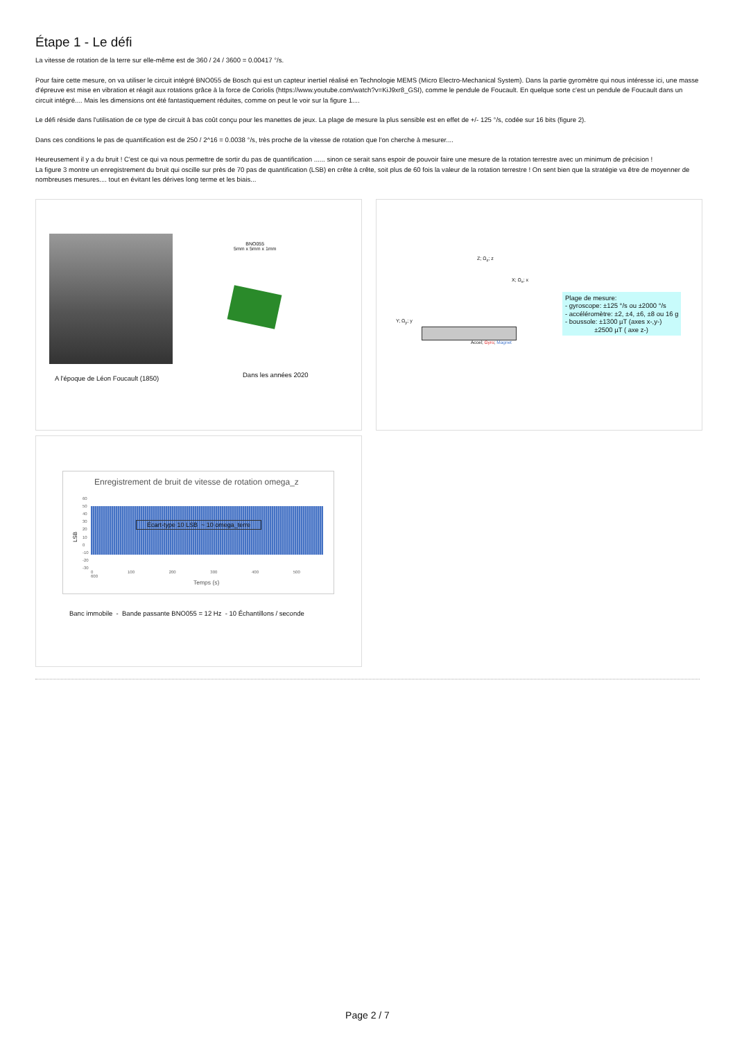Étape 1 - Le défi
La vitesse de rotation de la terre sur elle-même est de 360 / 24 / 3600 = 0.00417 °/s.
Pour faire cette mesure, on va utiliser le circuit intégré BNO055 de Bosch qui est un capteur inertiel réalisé en Technologie MEMS (Micro Electro-Mechanical System). Dans la partie gyromètre qui nous intéresse ici, une masse d'épreuve est mise en vibration et réagit aux rotations grâce à la force de Coriolis (https://www.youtube.com/watch?v=KiJ9xr8_GSI), comme le pendule de Foucault. En quelque sorte c'est un pendule de Foucault dans un circuit intégré.... Mais les dimensions ont été fantastiquement réduites, comme on peut le voir sur la figure 1....
Le défi réside dans l'utilisation de ce type de circuit à bas coût conçu pour les manettes de jeux. La plage de mesure la plus sensible est en effet de +/- 125 °/s, codée sur 16 bits (figure 2).
Dans ces conditions le pas de quantification est de 250 / 2^16 = 0.0038 °/s, très proche de la vitesse de rotation que l'on cherche à mesurer....
Heureusement il y a du bruit ! C'est ce qui va nous permettre de sortir du pas de quantification ...... sinon ce serait sans espoir de pouvoir faire une mesure de la rotation terrestre avec un minimum de précision !
La figure 3 montre un enregistrement du bruit qui oscille sur près de 70 pas de quantification (LSB) en crête à crête, soit plus de 60 fois la valeur de la rotation terrestre ! On sent bien que la stratégie va être de moyenner de nombreuses mesures.... tout en évitant les dérives long terme et les biais...
BNO055
5mm x 5mm x 1mm
A l'époque de Léon Foucault (1850)
Dans les années 2020
Z; Ω<sub>z</sub>; z
X; Ω<sub>x</sub>; x
Y; Ω<sub>y</sub>; y
Accel; Gyro; Magnet
Plage de mesure:
- gyroscope: ±125 °/s ou ±2000 °/s
- accéléromètre: ±2, ±4, ±6, ±8 ou 16 g
- boussole: ±1300 µT (axes x-,y-)
±2500 µT ( axe z-)
Enregistrement de bruit de vitesse de rotation omega_z
Écart-type 10 LSB ~ 10 omega_terre
LSB
60
50
40
30
20
10
0
-10
-20
-30
0 100 200 300 400 500 600
Temps (s)
Banc immobile - Bande passante BNO055 = 12 Hz - 10 Échantillons / seconde
Page 2 / 7